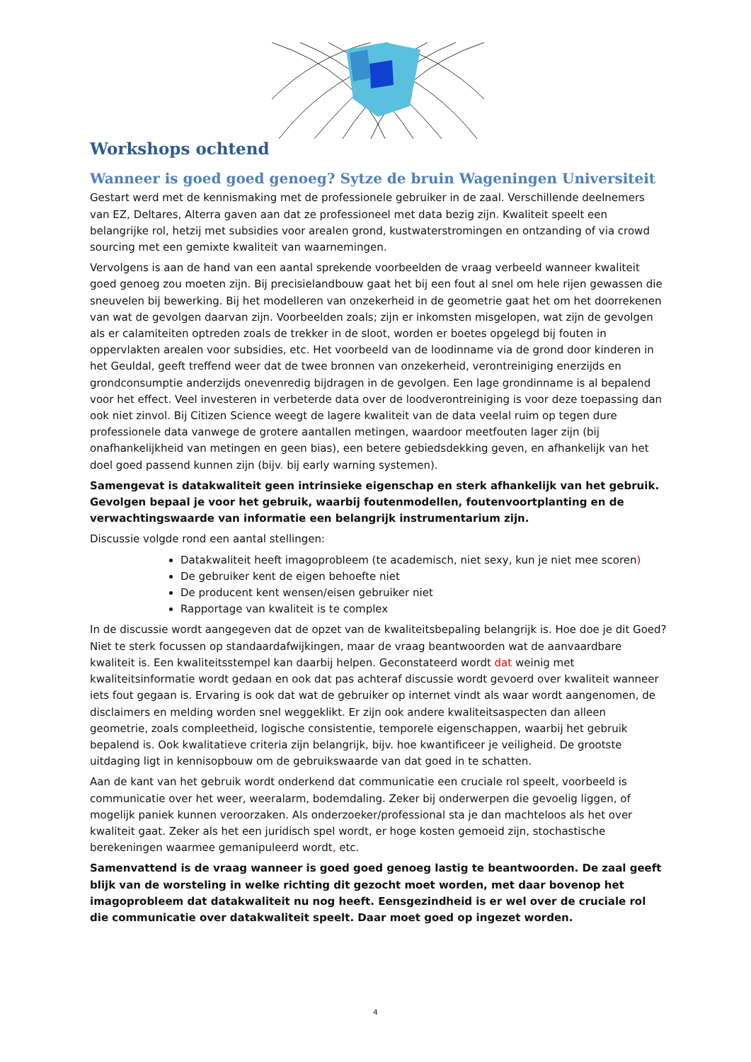Workshops ochtend
Wanneer is goed goed genoeg? Sytze de bruin Wageningen Universiteit
Gestart werd met de kennismaking met de professionele gebruiker in de zaal. Verschillende deelnemers van EZ, Deltares, Alterra gaven aan dat ze professioneel met data bezig zijn. Kwaliteit speelt een belangrijke rol, hetzij met subsidies voor arealen grond, kustwaterstromingen en ontzanding of via crowd sourcing met een gemixte kwaliteit van waarnemingen.
Vervolgens is aan de hand van een aantal sprekende voorbeelden de vraag verbeeld wanneer kwaliteit goed genoeg zou moeten zijn. Bij precisielandbouw gaat het bij een fout al snel om hele rijen gewassen die sneuvelen bij bewerking. Bij het modelleren van onzekerheid in de geometrie gaat het om het doorrekenen van wat de gevolgen daarvan zijn. Voorbeelden zoals; zijn er inkomsten misgelopen, wat zijn de gevolgen als er calamiteiten optreden zoals de trekker in de sloot, worden er boetes opgelegd bij fouten in oppervlakten arealen voor subsidies, etc. Het voorbeeld van de loodinname via de grond door kinderen in het Geuldal, geeft treffend weer dat de twee bronnen van onzekerheid, verontreiniging enerzijds en grondconsumptie anderzijds onevenredig bijdragen in de gevolgen. Een lage grondinname is al bepalend voor het effect. Veel investeren in verbeterde data over de loodverontreiniging is voor deze toepassing dan ook niet zinvol. Bij Citizen Science weegt de lagere kwaliteit van de data veelal ruim op tegen dure professionele data vanwege de grotere aantallen metingen, waardoor meetfouten lager zijn (bij onafhankelijkheid van metingen en geen bias), een betere gebiedsdekking geven, en afhankelijk van het doel goed passend kunnen zijn (bijv. bij early warning systemen).
Samengevat is datakwaliteit geen intrinsieke eigenschap en sterk afhankelijk van het gebruik. Gevolgen bepaal je voor het gebruik, waarbij foutenmodellen, foutenvoortplanting en de verwachtingswaarde van informatie een belangrijk instrumentarium zijn.
Discussie volgde rond een aantal stellingen:
Datakwaliteit heeft imagoprobleem (te academisch, niet sexy, kun je niet mee scoren)
De gebruiker kent de eigen behoefte niet
De producent kent wensen/eisen gebruiker niet
Rapportage van kwaliteit is te complex
In de discussie wordt aangegeven dat de opzet van de kwaliteitsbepaling belangrijk is. Hoe doe je dit Goed? Niet te sterk focussen op standaardafwijkingen, maar de vraag beantwoorden wat de aanvaardbare kwaliteit is. Een kwaliteitsstempel kan daarbij helpen. Geconstateerd wordt dat weinig met kwaliteitsinformatie wordt gedaan en ook dat pas achteraf discussie wordt gevoerd over kwaliteit wanneer iets fout gegaan is. Ervaring is ook dat wat de gebruiker op internet vindt als waar wordt aangenomen, de disclaimers en melding worden snel weggeklikt. Er zijn ook andere kwaliteitsaspecten dan alleen geometrie, zoals compleetheid, logische consistentie, temporele eigenschappen, waarbij het gebruik bepalend is. Ook kwalitatieve criteria zijn belangrijk, bijv. hoe kwantificeer je veiligheid. De grootste uitdaging ligt in kennisopbouw om de gebruikswaarde van dat goed in te schatten.
Aan de kant van het gebruik wordt onderkend dat communicatie een cruciale rol speelt, voorbeeld is communicatie over het weer, weeralarm, bodemdaling. Zeker bij onderwerpen die gevoelig liggen, of mogelijk paniek kunnen veroorzaken. Als onderzoeker/professional sta je dan machteloos als het over kwaliteit gaat. Zeker als het een juridisch spel wordt, er hoge kosten gemoeid zijn, stochastische berekeningen waarmee gemanipuleerd wordt, etc.
Samenvattend is de vraag wanneer is goed goed genoeg lastig te beantwoorden. De zaal geeft blijk van de worsteling in welke richting dit gezocht moet worden, met daar bovenop het imagoprobleem dat datakwaliteit nu nog heeft. Eensgezindheid is er wel over de cruciale rol die communicatie over datakwaliteit speelt. Daar moet goed op ingezet worden.
4